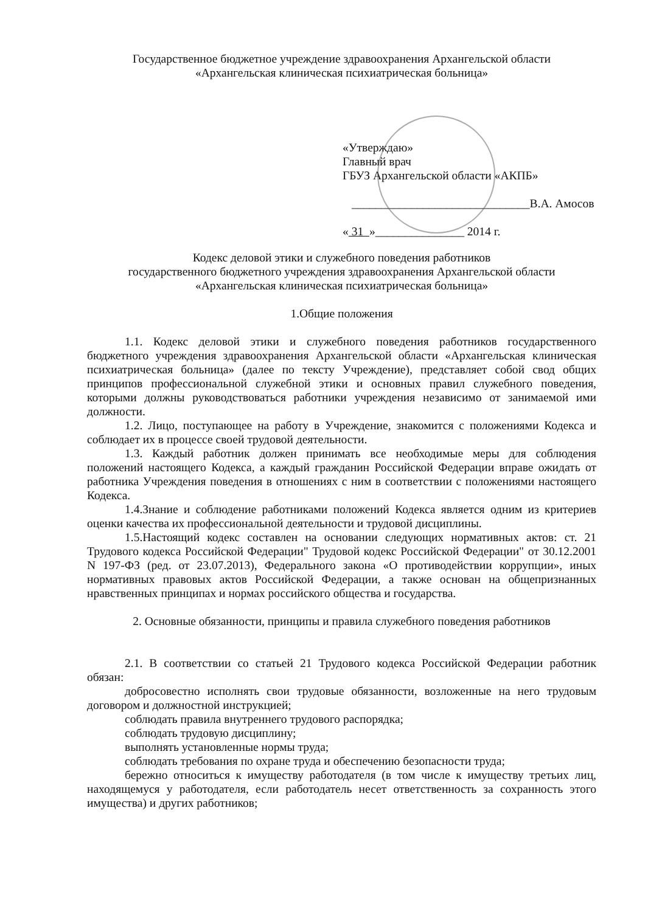Государственное бюджетное учреждение здравоохранения Архангельской области
«Архангельская клиническая психиатрическая больница»
«Утверждаю»
Главный врач
ГБУЗ Архангельской области «АКПБ»
______________________________В.А. Амосов
« 31 »_______________ 2014 г.
Кодекс деловой этики и служебного поведения работников
государственного бюджетного учреждения здравоохранения Архангельской области
«Архангельская клиническая психиатрическая больница»
1.Общие положения
1.1. Кодекс деловой этики и служебного поведения работников государственного бюджетного учреждения здравоохранения Архангельской области «Архангельская клиническая психиатрическая больница» (далее по тексту Учреждение), представляет собой свод общих принципов профессиональной служебной этики и основных правил служебного поведения, которыми должны руководствоваться работники учреждения независимо от занимаемой ими должности.
1.2. Лицо, поступающее на работу в Учреждение, знакомится с положениями Кодекса и соблюдает их в процессе своей трудовой деятельности.
1.3. Каждый работник должен принимать все необходимые меры для соблюдения положений настоящего Кодекса, а каждый гражданин Российской Федерации вправе ожидать от работника Учреждения поведения в отношениях с ним в соответствии с положениями настоящего Кодекса.
1.4.Знание и соблюдение работниками положений Кодекса является одним из критериев оценки качества их профессиональной деятельности и трудовой дисциплины.
1.5.Настоящий кодекс составлен на основании следующих нормативных актов: ст. 21 Трудового кодекса Российской Федерации" Трудовой кодекс Российской Федерации" от 30.12.2001 N 197-ФЗ (ред. от 23.07.2013), Федерального закона «О противодействии коррупции», иных нормативных правовых актов Российской Федерации, а также основан на общепризнанных нравственных принципах и нормах российского общества и государства.
2. Основные обязанности, принципы и правила служебного поведения работников
2.1. В соответствии со статьей 21 Трудового кодекса Российской Федерации работник обязан:
добросовестно исполнять свои трудовые обязанности, возложенные на него трудовым договором и должностной инструкцией;
соблюдать правила внутреннего трудового распорядка;
соблюдать трудовую дисциплину;
выполнять установленные нормы труда;
соблюдать требования по охране труда и обеспечению безопасности труда;
бережно относиться к имуществу работодателя (в том числе к имуществу третьих лиц, находящемуся у работодателя, если работодатель несет ответственность за сохранность этого имущества) и других работников;